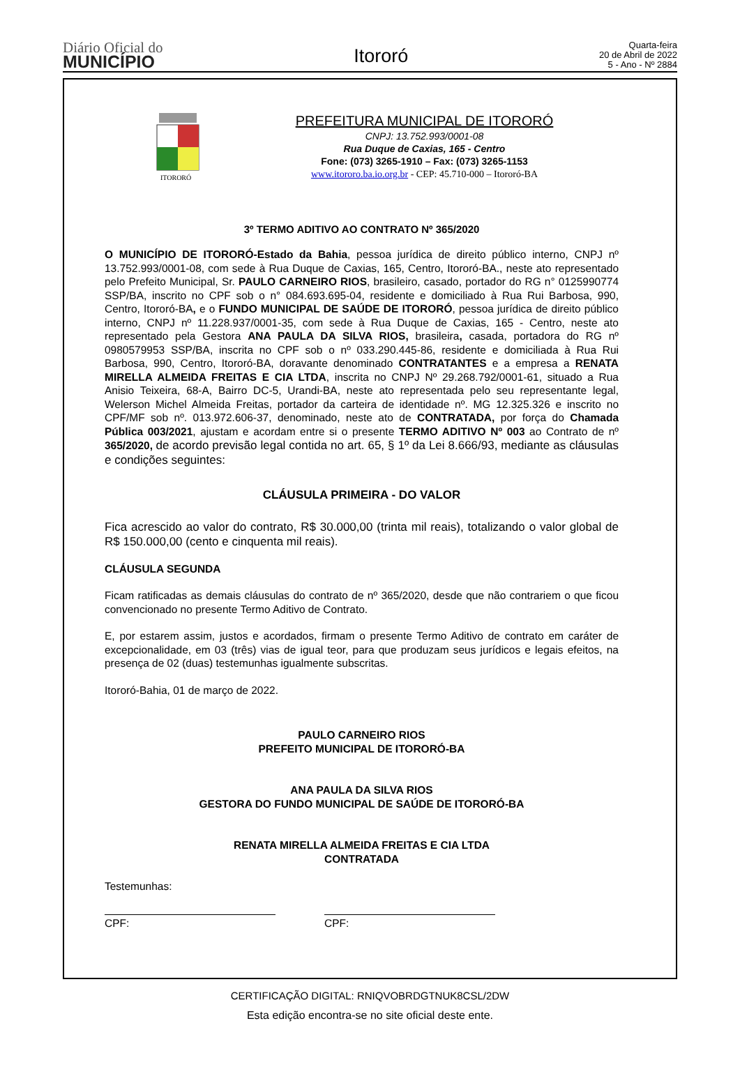Diário Oficial do
MUNICÍPIO
Itororó
Quarta-feira
20 de Abril de 2022
5 - Ano - Nº 2884
ITORORÓ
PREFEITURA MUNICIPAL DE ITORORÓ
CNPJ: 13.752.993/0001-08
Rua Duque de Caxias, 165 - Centro
Fone: (073) 3265-1910 – Fax: (073) 3265-1153
www.itororo.ba.io.org.br - CEP: 45.710-000 – Itororó-BA
3º TERMO ADITIVO AO CONTRATO Nº 365/2020
O MUNICÍPIO DE ITORORÓ-Estado da Bahia, pessoa jurídica de direito público interno, CNPJ nº 13.752.993/0001-08, com sede à Rua Duque de Caxias, 165, Centro, Itororó-BA., neste ato representado pelo Prefeito Municipal, Sr. PAULO CARNEIRO RIOS, brasileiro, casado, portador do RG n° 0125990774 SSP/BA, inscrito no CPF sob o n° 084.693.695-04, residente e domiciliado à Rua Rui Barbosa, 990, Centro, Itororó-BA, e o FUNDO MUNICIPAL DE SAÚDE DE ITORORÓ, pessoa jurídica de direito público interno, CNPJ nº 11.228.937/0001-35, com sede à Rua Duque de Caxias, 165 - Centro, neste ato representado pela Gestora ANA PAULA DA SILVA RIOS, brasileira, casada, portadora do RG nº 0980579953 SSP/BA, inscrita no CPF sob o nº 033.290.445-86, residente e domiciliada à Rua Rui Barbosa, 990, Centro, Itororó-BA, doravante denominado CONTRATANTES e a empresa a RENATA MIRELLA ALMEIDA FREITAS E CIA LTDA, inscrita no CNPJ Nº 29.268.792/0001-61, situado a Rua Anisio Teixeira, 68-A, Bairro DC-5, Urandi-BA, neste ato representada pelo seu representante legal, Welerson Michel Almeida Freitas, portador da carteira de identidade nº. MG 12.325.326 e inscrito no CPF/MF sob nº. 013.972.606-37, denominado, neste ato de CONTRATADA, por força do Chamada Pública 003/2021, ajustam e acordam entre si o presente TERMO ADITIVO Nº 003 ao Contrato de nº 365/2020, de acordo previsão legal contida no art. 65, § 1º da Lei 8.666/93, mediante as cláusulas e condições seguintes:
CLÁUSULA PRIMEIRA - DO VALOR
Fica acrescido ao valor do contrato, R$ 30.000,00 (trinta mil reais), totalizando o valor global de R$ 150.000,00 (cento e cinquenta mil reais).
CLÁUSULA SEGUNDA
Ficam ratificadas as demais cláusulas do contrato de nº 365/2020, desde que não contrariem o que ficou convencionado no presente Termo Aditivo de Contrato.
E, por estarem assim, justos e acordados, firmam o presente Termo Aditivo de contrato em caráter de excepcionalidade, em 03 (três) vias de igual teor, para que produzam seus jurídicos e legais efeitos, na presença de 02 (duas) testemunhas igualmente subscritas.
Itororó-Bahia, 01 de março de 2022.
PAULO CARNEIRO RIOS
PREFEITO MUNICIPAL DE ITORORÓ-BA
ANA PAULA DA SILVA RIOS
GESTORA DO FUNDO MUNICIPAL DE SAÚDE DE ITORORÓ-BA
RENATA MIRELLA ALMEIDA FREITAS E CIA LTDA
CONTRATADA
Testemunhas:
CPF: CPF:
CERTIFICAÇÃO DIGITAL: RNIQVOBRDGTNUK8CSL/2DW
Esta edição encontra-se no site oficial deste ente.